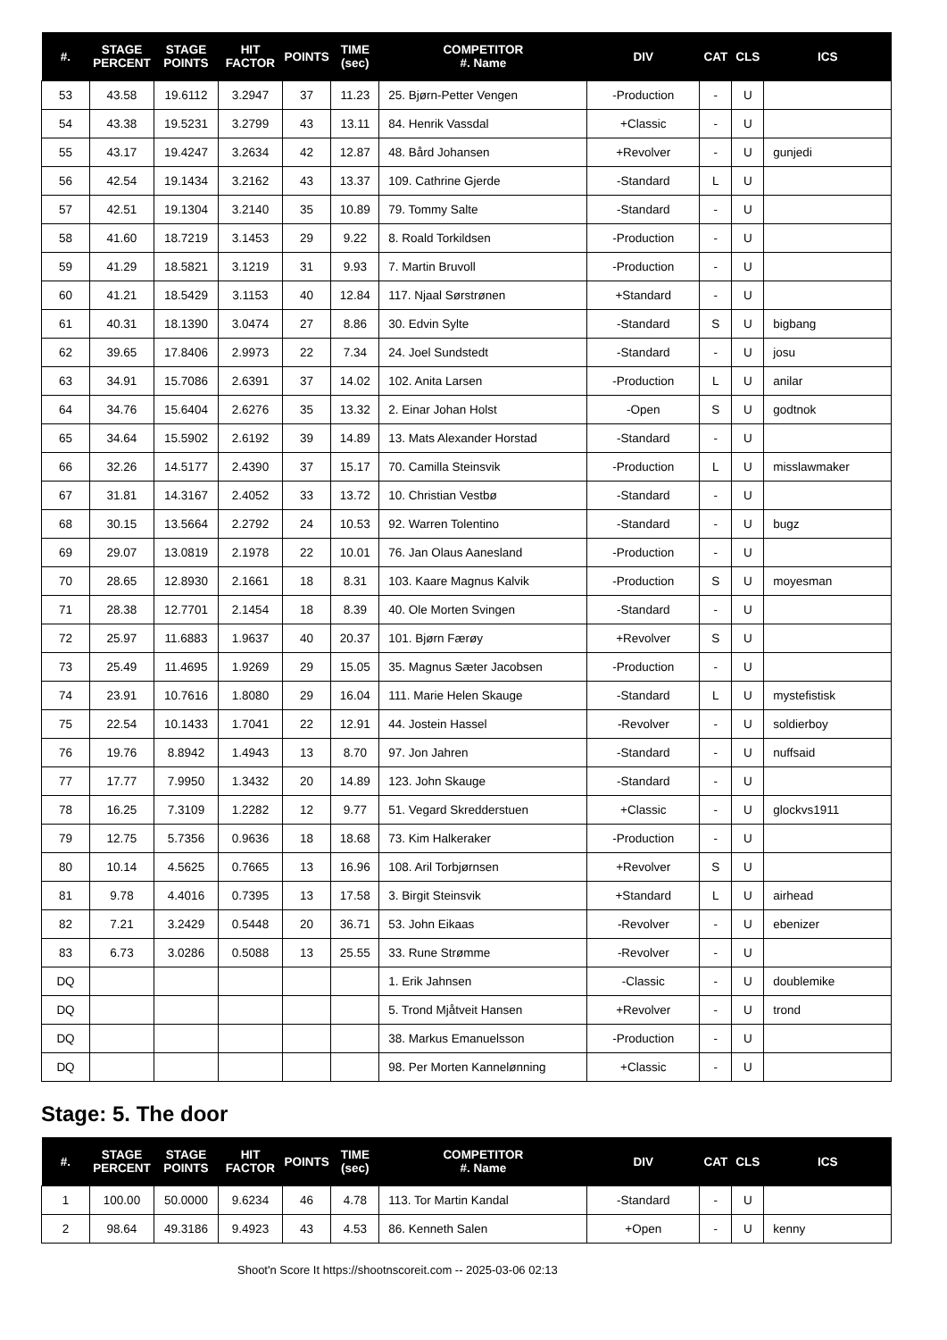| #. | STAGE PERCENT | STAGE POINTS | HIT FACTOR | POINTS | TIME (sec) | COMPETITOR #. Name | DIV | CAT | CLS | ICS |
| --- | --- | --- | --- | --- | --- | --- | --- | --- | --- | --- |
| 53 | 43.58 | 19.6112 | 3.2947 | 37 | 11.23 | 25. Bjørn-Petter Vengen | -Production | - | U | |
| 54 | 43.38 | 19.5231 | 3.2799 | 43 | 13.11 | 84. Henrik Vassdal | +Classic | - | U | |
| 55 | 43.17 | 19.4247 | 3.2634 | 42 | 12.87 | 48. Bård Johansen | +Revolver | - | U | gunjedi |
| 56 | 42.54 | 19.1434 | 3.2162 | 43 | 13.37 | 109. Cathrine Gjerde | -Standard | L | U | |
| 57 | 42.51 | 19.1304 | 3.2140 | 35 | 10.89 | 79. Tommy Salte | -Standard | - | U | |
| 58 | 41.60 | 18.7219 | 3.1453 | 29 | 9.22 | 8. Roald Torkildsen | -Production | - | U | |
| 59 | 41.29 | 18.5821 | 3.1219 | 31 | 9.93 | 7. Martin Bruvoll | -Production | - | U | |
| 60 | 41.21 | 18.5429 | 3.1153 | 40 | 12.84 | 117. Njaal Sørstrønen | +Standard | - | U | |
| 61 | 40.31 | 18.1390 | 3.0474 | 27 | 8.86 | 30. Edvin Sylte | -Standard | S | U | bigbang |
| 62 | 39.65 | 17.8406 | 2.9973 | 22 | 7.34 | 24. Joel Sundstedt | -Standard | - | U | josu |
| 63 | 34.91 | 15.7086 | 2.6391 | 37 | 14.02 | 102. Anita Larsen | -Production | L | U | anilar |
| 64 | 34.76 | 15.6404 | 2.6276 | 35 | 13.32 | 2. Einar Johan Holst | -Open | S | U | godtnok |
| 65 | 34.64 | 15.5902 | 2.6192 | 39 | 14.89 | 13. Mats Alexander Horstad | -Standard | - | U | |
| 66 | 32.26 | 14.5177 | 2.4390 | 37 | 15.17 | 70. Camilla Steinsvik | -Production | L | U | misslawmaker |
| 67 | 31.81 | 14.3167 | 2.4052 | 33 | 13.72 | 10. Christian Vestbø | -Standard | - | U | |
| 68 | 30.15 | 13.5664 | 2.2792 | 24 | 10.53 | 92. Warren Tolentino | -Standard | - | U | bugz |
| 69 | 29.07 | 13.0819 | 2.1978 | 22 | 10.01 | 76. Jan Olaus Aanesland | -Production | - | U | |
| 70 | 28.65 | 12.8930 | 2.1661 | 18 | 8.31 | 103. Kaare Magnus Kalvik | -Production | S | U | moyesman |
| 71 | 28.38 | 12.7701 | 2.1454 | 18 | 8.39 | 40. Ole Morten Svingen | -Standard | - | U | |
| 72 | 25.97 | 11.6883 | 1.9637 | 40 | 20.37 | 101. Bjørn Færøy | +Revolver | S | U | |
| 73 | 25.49 | 11.4695 | 1.9269 | 29 | 15.05 | 35. Magnus Sæter Jacobsen | -Production | - | U | |
| 74 | 23.91 | 10.7616 | 1.8080 | 29 | 16.04 | 111. Marie Helen Skauge | -Standard | L | U | mystefistisk |
| 75 | 22.54 | 10.1433 | 1.7041 | 22 | 12.91 | 44. Jostein Hassel | -Revolver | - | U | soldierboy |
| 76 | 19.76 | 8.8942 | 1.4943 | 13 | 8.70 | 97. Jon Jahren | -Standard | - | U | nuffsaid |
| 77 | 17.77 | 7.9950 | 1.3432 | 20 | 14.89 | 123. John Skauge | -Standard | - | U | |
| 78 | 16.25 | 7.3109 | 1.2282 | 12 | 9.77 | 51. Vegard Skredderstuen | +Classic | - | U | glockvs1911 |
| 79 | 12.75 | 5.7356 | 0.9636 | 18 | 18.68 | 73. Kim Halkeraker | -Production | - | U | |
| 80 | 10.14 | 4.5625 | 0.7665 | 13 | 16.96 | 108. Aril Torbjørnsen | +Revolver | S | U | |
| 81 | 9.78 | 4.4016 | 0.7395 | 13 | 17.58 | 3. Birgit Steinsvik | +Standard | L | U | airhead |
| 82 | 7.21 | 3.2429 | 0.5448 | 20 | 36.71 | 53. John Eikaas | -Revolver | - | U | ebenizer |
| 83 | 6.73 | 3.0286 | 0.5088 | 13 | 25.55 | 33. Rune Strømme | -Revolver | - | U | |
| DQ | | | | | | 1. Erik Jahnsen | -Classic | - | U | doublemike |
| DQ | | | | | | 5. Trond Mjåtveit Hansen | +Revolver | - | U | trond |
| DQ | | | | | | 38. Markus Emanuelsson | -Production | - | U | |
| DQ | | | | | | 98. Per Morten Kannelønning | +Classic | - | U | |
Stage: 5. The door
| #. | STAGE PERCENT | STAGE POINTS | HIT FACTOR | POINTS | TIME (sec) | COMPETITOR #. Name | DIV | CAT | CLS | ICS |
| --- | --- | --- | --- | --- | --- | --- | --- | --- | --- | --- |
| 1 | 100.00 | 50.0000 | 9.6234 | 46 | 4.78 | 113. Tor Martin Kandal | -Standard | - | U | |
| 2 | 98.64 | 49.3186 | 9.4923 | 43 | 4.53 | 86. Kenneth Salen | +Open | - | U | kenny |
Shoot'n Score It https://shootnscoreit.com -- 2025-03-06 02:13